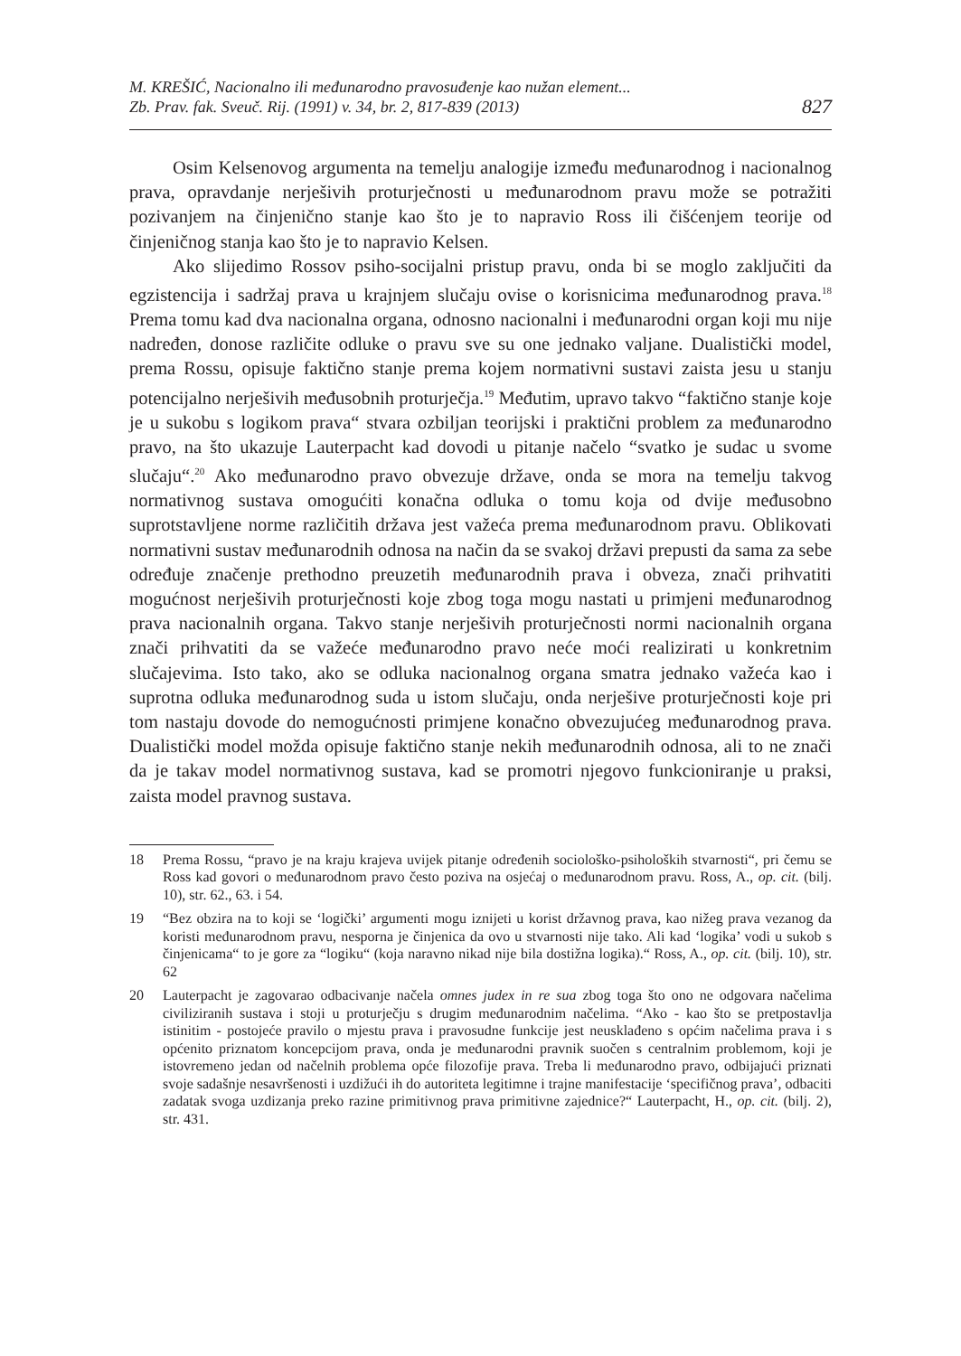M. KREŠIĆ, Nacionalno ili međunarodno pravosuđenje kao nužan element...
Zb. Prav. fak. Sveuč. Rij. (1991) v. 34, br. 2, 817-839 (2013)
827
Osim Kelsenovog argumenta na temelju analogije između međunarodnog i nacionalnog prava, opravdanje nerješivih proturječnosti u međunarodnom pravu može se potražiti pozivanjem na činjenično stanje kao što je to napravio Ross ili čišćenjem teorije od činjeničnog stanja kao što je to napravio Kelsen.
Ako slijedimo Rossov psiho-socijalni pristup pravu, onda bi se moglo zaključiti da egzistencija i sadržaj prava u krajnjem slučaju ovise o korisnicima međunarodnog prava.<sup>18</sup> Prema tomu kad dva nacionalna organa, odnosno nacionalni i međunarodni organ koji mu nije nadređen, donose različite odluke o pravu sve su one jednako valjane. Dualistički model, prema Rossu, opisuje faktično stanje prema kojem normativni sustavi zaista jesu u stanju potencijalno nerješivih međusobnih proturječja.<sup>19</sup> Međutim, upravo takvo “faktično stanje koje je u sukobu s logikom prava“ stvara ozbiljan teorijski i praktični problem za međunarodno pravo, na što ukazuje Lauterpacht kad dovodi u pitanje načelo “svatko je sudac u svome slučaju“.<sup>20</sup> Ako međunarodno pravo obvezuje države, onda se mora na temelju takvog normativnog sustava omogućiti konačna odluka o tomu koja od dvije međusobno suprotstavljene norme različitih država jest važeća prema međunarodnom pravu. Oblikovati normativni sustav međunarodnih odnosa na način da se svakoj državi prepusti da sama za sebe određuje značenje prethodno preuzetih međunarodnih prava i obveza, znači prihvatiti mogućnost nerješivih proturječnosti koje zbog toga mogu nastati u primjeni međunarodnog prava nacionalnih organa. Takvo stanje nerješivih proturječnosti normi nacionalnih organa znači prihvatiti da se važeće međunarodno pravo neće moći realizirati u konkretnim slučajevima. Isto tako, ako se odluka nacionalnog organa smatra jednako važeća kao i suprotna odluka međunarodnog suda u istom slučaju, onda nerješive proturječnosti koje pri tom nastaju dovode do nemogućnosti primjene konačno obvezujućeg međunarodnog prava. Dualistički model možda opisuje faktično stanje nekih međunarodnih odnosa, ali to ne znači da je takav model normativnog sustava, kad se promotri njegovo funkcioniranje u praksi, zaista model pravnog sustava.
18 Prema Rossu, “pravo je na kraju krajeva uvijek pitanje određenih sociološko-psiholoških stvarnosti“, pri čemu se Ross kad govori o međunarodnom pravo često poziva na osjećaj o međunarodnom pravu. Ross, A., op. cit. (bilj. 10), str. 62., 63. i 54.
19 “Bez obzira na to koji se ‘logički’ argumenti mogu iznijeti u korist državnog prava, kao nižeg prava vezanog da koristi međunarodnom pravu, nesporna je činjenica da ovo u stvarnosti nije tako. Ali kad ‘logika’ vodi u sukob s činjenicama“ to je gore za “logiku“ (koja naravno nikad nije bila dostižna logika).“ Ross, A., op. cit. (bilj. 10), str. 62
20 Lauterpacht je zagovarao odbacivanje načela omnes judex in re sua zbog toga što ono ne odgovara načelima civiliziranih sustava i stoji u proturječju s drugim međunarodnim načelima. “Ako - kao što se pretpostavlja istinitim - postojeće pravilo o mjestu prava i pravosudne funkcije jest neusklađeno s općim načelima prava i s općenito priznatom koncepcijom prava, onda je međunarodni pravnik suočen s centralnim problemom, koji je istovremeno jedan od načelnih problema opće filozofije prava. Treba li međunarodno pravo, odbijajući priznati svoje sadašnje nesavršenosti i uzdižući ih do autoriteta legitimne i trajne manifestacije ‘specifičnog prava’, odbaciti zadatak svoga uzdizanja preko razine primitivnog prava primitivne zajednice?“ Lauterpacht, H., op. cit. (bilj. 2), str. 431.